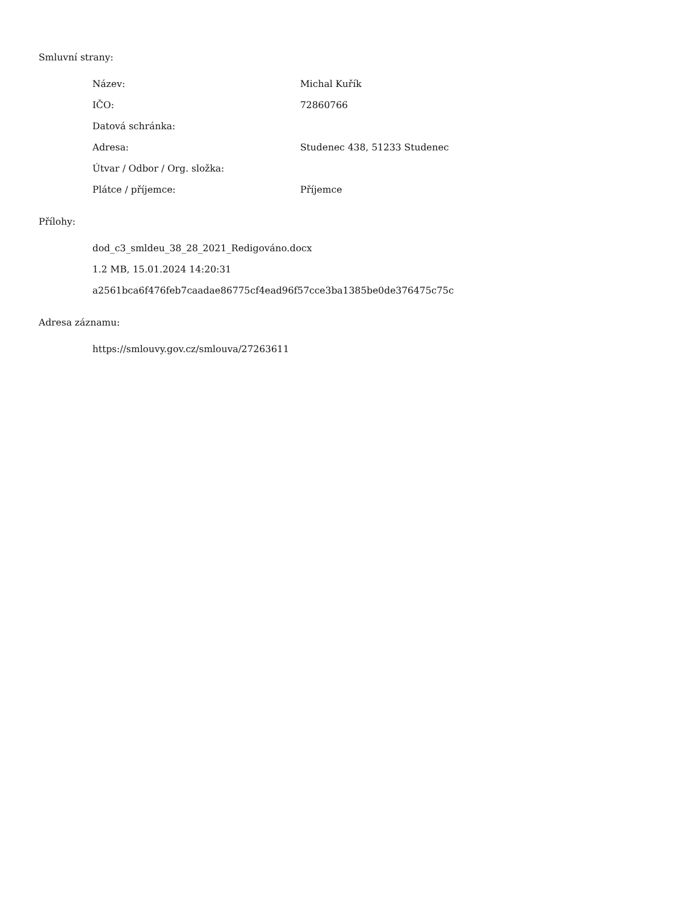Smluvní strany:
Název: Michal Kuřík
IČO: 72860766
Datová schránka:
Adresa: Studenec 438, 51233 Studenec
Útvar / Odbor / Org. složka:
Plátce / příjemce: Příjemce
Přílohy:
dod_c3_smldeu_38_28_2021_Redigováno.docx
1.2 MB, 15.01.2024 14:20:31
a2561bca6f476feb7caadae86775cf4ead96f57cce3ba1385be0de376475c75c
Adresa záznamu:
https://smlouvy.gov.cz/smlouva/27263611